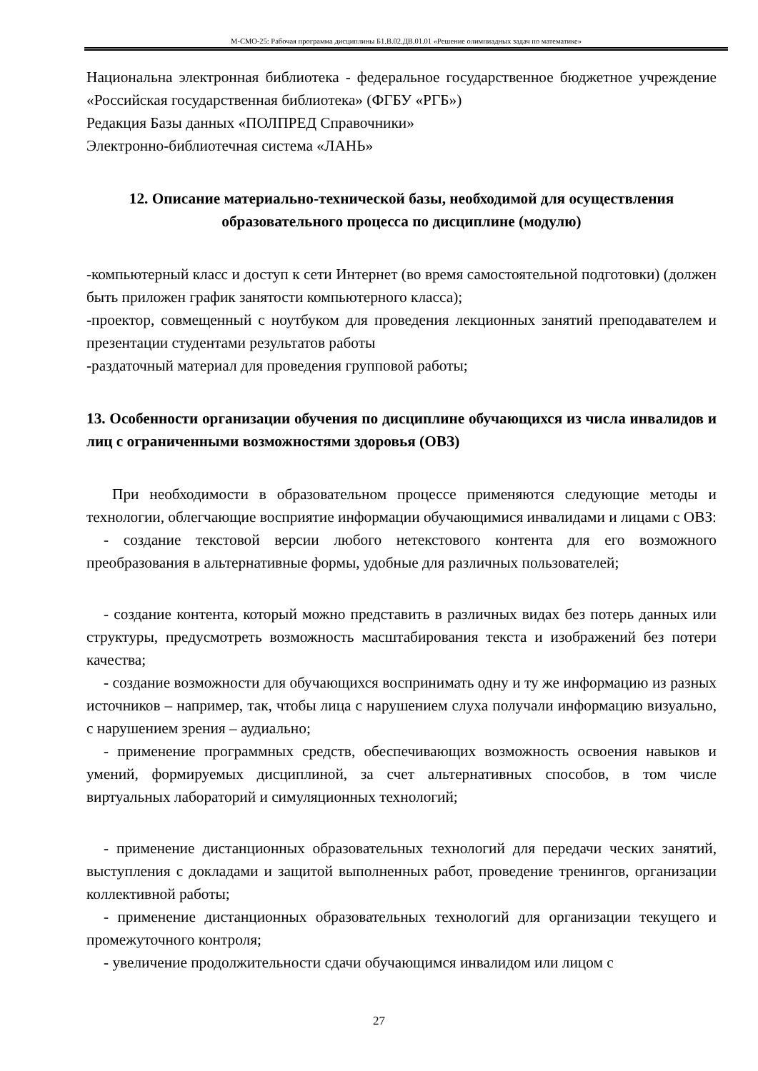М-СМО-25: Рабочая программа дисциплины Б1.В.02.ДВ.01.01 «Решение олимпиадных задач по математике»
Национальна электронная библиотека - федеральное государственное бюджетное учреждение «Российская государственная библиотека» (ФГБУ «РГБ»)
Редакция Базы данных «ПОЛПРЕД Справочники»
Электронно-библиотечная система «ЛАНЬ»
12. Описание материально-технической базы, необходимой для осуществления образовательного процесса по дисциплине (модулю)
-компьютерный класс и доступ к сети Интернет (во время самостоятельной подготовки) (должен быть приложен график занятости компьютерного класса);
-проектор, совмещенный с ноутбуком для проведения лекционных занятий преподавателем и презентации студентами результатов работы
-раздаточный материал для проведения групповой работы;
13. Особенности организации обучения по дисциплине обучающихся из числа инвалидов и лиц с ограниченными возможностями здоровья (ОВЗ)
При необходимости в образовательном процессе применяются следующие методы и технологии, облегчающие восприятие информации обучающимися инвалидами и лицами с ОВЗ:
- создание текстовой версии любого нетекстового контента для его возможного преобразования в альтернативные формы, удобные для различных пользователей;
- создание контента, который можно представить в различных видах без потерь данных или структуры, предусмотреть возможность масштабирования текста и изображений без потери качества;
- создание возможности для обучающихся воспринимать одну и ту же информацию из разных источников – например, так, чтобы лица с нарушением слуха получали информацию визуально, с нарушением зрения – аудиально;
- применение программных средств, обеспечивающих возможность освоения навыков и умений, формируемых дисциплиной, за счет альтернативных способов, в том числе виртуальных лабораторий и симуляционных технологий;
- применение дистанционных образовательных технологий для передачи ческих занятий, выступления с докладами и защитой выполненных работ, проведение тренингов, организации коллективной работы;
- применение дистанционных образовательных технологий для организации текущего и промежуточного контроля;
- увеличение продолжительности сдачи обучающимся инвалидом или лицом с
27